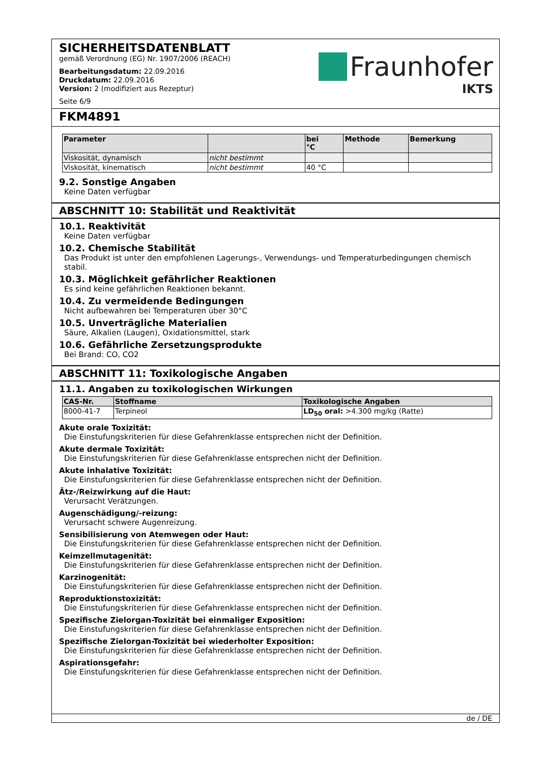SICHERHEITSDATENBLATT
gemäß Verordnung (EG) Nr. 1907/2006 (REACH)
Bearbeitungsdatum: 22.09.2016
Druckdatum: 22.09.2016
Version: 2 (modifiziert aus Rezeptur)
Seite 6/9
Fraunhofer
IKTS
FKM4891
| Parameter | | bei °C | Methode | Bemerkung |
| --- | --- | --- | --- | --- |
| Viskosität, dynamisch | nicht bestimmt | | | |
| Viskosität, kinematisch | nicht bestimmt | 40 °C | | |
9.2. Sonstige Angaben
Keine Daten verfügbar
ABSCHNITT 10: Stabilität und Reaktivität
10.1. Reaktivität
Keine Daten verfügbar
10.2. Chemische Stabilität
Das Produkt ist unter den empfohlenen Lagerungs-, Verwendungs- und Temperaturbedingungen chemisch stabil.
10.3. Möglichkeit gefährlicher Reaktionen
Es sind keine gefährlichen Reaktionen bekannt.
10.4. Zu vermeidende Bedingungen
Nicht aufbewahren bei Temperaturen über 30°C
10.5. Unverträgliche Materialien
Säure, Alkalien (Laugen), Oxidationsmittel, stark
10.6. Gefährliche Zersetzungsprodukte
Bei Brand: CO, CO2
ABSCHNITT 11: Toxikologische Angaben
11.1. Angaben zu toxikologischen Wirkungen
| CAS-Nr. | Stoffname | Toxikologische Angaben |
| --- | --- | --- |
| 8000-41-7 | Terpineol | LD<sub>50</sub> oral: >4.300 mg/kg (Ratte) |
Akute orale Toxizität:
Die Einstufungskriterien für diese Gefahrenklasse entsprechen nicht der Definition.
Akute dermale Toxizität:
Die Einstufungskriterien für diese Gefahrenklasse entsprechen nicht der Definition.
Akute inhalative Toxizität:
Die Einstufungskriterien für diese Gefahrenklasse entsprechen nicht der Definition.
Ätz-/Reizwirkung auf die Haut:
Verursacht Verätzungen.
Augenschädigung/-reizung:
Verursacht schwere Augenreizung.
Sensibilisierung von Atemwegen oder Haut:
Die Einstufungskriterien für diese Gefahrenklasse entsprechen nicht der Definition.
Keimzellmutagenität:
Die Einstufungskriterien für diese Gefahrenklasse entsprechen nicht der Definition.
Karzinogenität:
Die Einstufungskriterien für diese Gefahrenklasse entsprechen nicht der Definition.
Reproduktionstoxizität:
Die Einstufungskriterien für diese Gefahrenklasse entsprechen nicht der Definition.
Spezifische Zielorgan-Toxizität bei einmaliger Exposition:
Die Einstufungskriterien für diese Gefahrenklasse entsprechen nicht der Definition.
Spezifische Zielorgan-Toxizität bei wiederholter Exposition:
Die Einstufungskriterien für diese Gefahrenklasse entsprechen nicht der Definition.
Aspirationsgefahr:
Die Einstufungskriterien für diese Gefahrenklasse entsprechen nicht der Definition.
de / DE